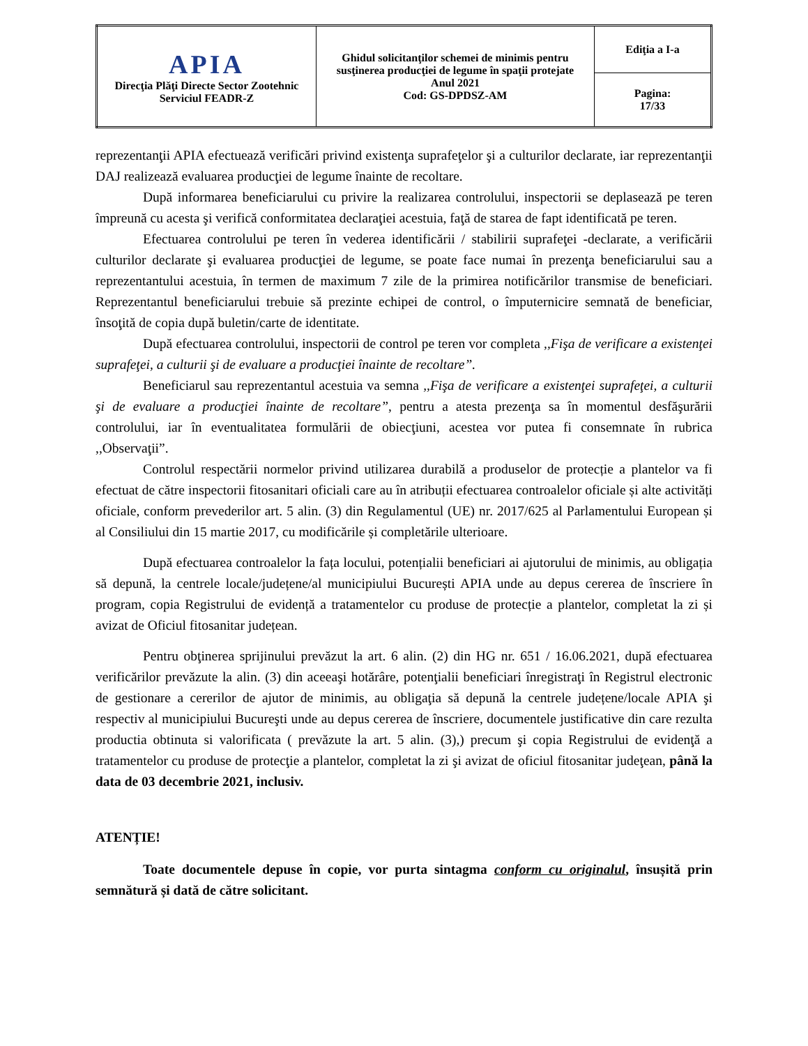| APIA Direcţia Plăţi Directe Sector Zootehnic Serviciul FEADR-Z | Ghidul solicitanţilor schemei de minimis pentru susţinerea producţiei de legume în spaţii protejate Anul 2021 Cod: GS-DPDSZ-AM | Ediţia a I-a |
| | | Pagina: 17/33 |
reprezentanţii APIA efectuează verificări privind existenţa suprafeţelor şi a culturilor declarate, iar reprezentanţii DAJ realizează evaluarea producţiei de legume înainte de recoltare.
După informarea beneficiarului cu privire la realizarea controlului, inspectorii se deplasează pe teren împreună cu acesta şi verifică conformitatea declaraţiei acestuia, faţă de starea de fapt identificată pe teren.
Efectuarea controlului pe teren în vederea identificării / stabilirii suprafeţei -declarate, a verificării culturilor declarate şi evaluarea producţiei de legume, se poate face numai în prezenţa beneficiarului sau a reprezentantului acestuia, în termen de maximum 7 zile de la primirea notificărilor transmise de beneficiari. Reprezentantul beneficiarului trebuie să prezinte echipei de control, o împuternicire semnată de beneficiar, însoţită de copia după buletin/carte de identitate.
După efectuarea controlului, inspectorii de control pe teren vor completa ,,Fişa de verificare a existenţei suprafeţei, a culturii şi de evaluare a producţiei înainte de recoltare”.
Beneficiarul sau reprezentantul acestuia va semna ,,Fişa de verificare a existenţei suprafeţei, a culturii şi de evaluare a producţiei înainte de recoltare”, pentru a atesta prezenţa sa în momentul desfăşurării controlului, iar în eventualitatea formulării de obiecţiuni, acestea vor putea fi consemnate în rubrica ,,Observaţii”.
Controlul respectării normelor privind utilizarea durabilă a produselor de protecție a plantelor va fi efectuat de către inspectorii fitosanitari oficiali care au în atribuții efectuarea controalelor oficiale și alte activități oficiale, conform prevederilor art. 5 alin. (3) din Regulamentul (UE) nr. 2017/625 al Parlamentului European și al Consiliului din 15 martie 2017, cu modificările și completările ulterioare.
După efectuarea controalelor la fața locului, potențialii beneficiari ai ajutorului de minimis, au obligația să depună, la centrele locale/județene/al municipiului București APIA unde au depus cererea de înscriere în program, copia Registrului de evidență a tratamentelor cu produse de protecție a plantelor, completat la zi și avizat de Oficiul fitosanitar județean.
Pentru obţinerea sprijinului prevăzut la art. 6 alin. (2) din HG nr. 651 / 16.06.2021, după efectuarea verificărilor prevăzute la alin. (3) din aceeaşi hotărâre, potenţialii beneficiari înregistraţi în Registrul electronic de gestionare a cererilor de ajutor de minimis, au obligaţia să depună la centrele județene/locale APIA şi respectiv al municipiului Bucureşti unde au depus cererea de înscriere, documentele justificative din care rezulta productia obtinuta si valorificata ( prevăzute la art. 5 alin. (3),) precum şi copia Registrului de evidenţă a tratamentelor cu produse de protecţie a plantelor, completat la zi şi avizat de oficiul fitosanitar judeţean, până la data de 03 decembrie 2021, inclusiv.
ATENȚIE!
Toate documentele depuse în copie, vor purta sintagma conform cu originalul, însușită prin semnătură și dată de către solicitant.